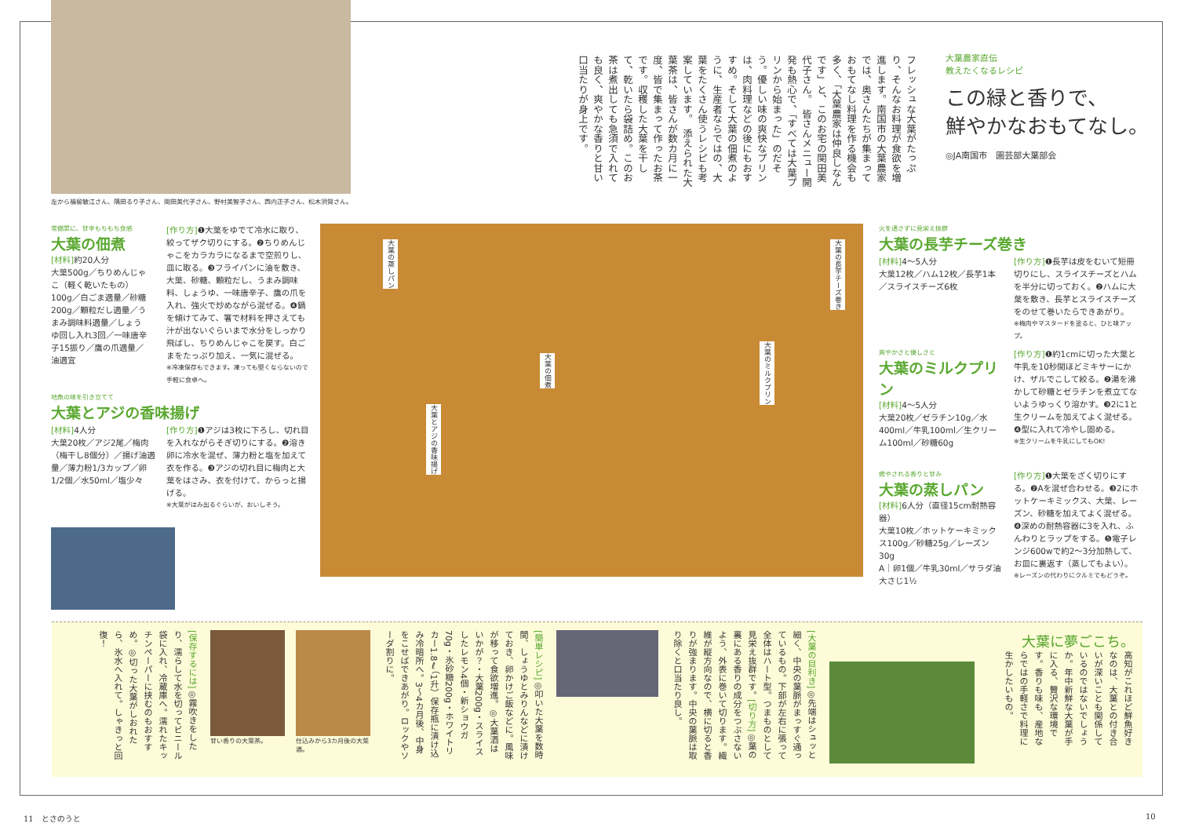左から福留敏江さん、隅田るり子さん、関田美代子さん、野村美智子さん、西内正子さん、松木須賀さん。
大葉農家直伝
教えたくなるレシピ
この緑と香りで、
鮮やかなおもてなし。
◎JA南国市　園芸部大葉部会
フレッシュな大葉がたっぷり、そんなお料理が食欲を増進します。南国市の大葉農家では、奥さんたちが集まっておもてなし料理を作る機会も多く、「大葉農家は仲良しなんです」と、このお宅の関田美代子さん。　皆さんメニュー開発も熱心で、「すべては大葉プリンから始まった」のだそう。優しい味の爽快なプリンは、肉料理などの後にもおすすめ。そして大葉の佃煮のように、生産者ならではの、大葉をたくさん使うレシピも考案しています。　添えられた大葉茶は、皆さんが数カ月に一度、皆で集まって作ったお茶です。収穫した大葉を干して、乾いたら袋詰め。このお茶は煮出しても急須で入れても良く、爽やかな香りと甘い口当たりが身上です。
常備菜に、甘辛もちもち食感
大葉の佃煮
[材料] 約20人分
大葉500g／ちりめんじゃこ（軽く乾いたもの）100g／白ごま適量／砂糖200g／顆粒だし適量／うまみ調味料適量／しょうゆ回し入れ3回／一味唐辛子15振り／鷹の爪適量／油適宜
[作り方] ❶大葉をゆでて冷水に取り、絞ってザク切りにする。❷ちりめんじゃこをカラカラになるまで空煎りし、皿に取る。❸フライパンに油を敷き、大葉、砂糖、顆粒だし、うまみ調味料、しょうゆ、一味唐辛子、鷹の爪を入れ、強火で炒めながら混ぜる。❹鍋を傾けてみて、箸で材料を押さえても汁が出ないぐらいまで水分をしっかり飛ばし、ちりめんじゃこを戻す。白ごまをたっぷり加え、一気に混ぜる。
※冷凍保存もできます。凍っても堅くならないので手軽に食卓へ。
地魚の味を引き立てて
大葉とアジの香味揚げ
[材料] 4人分
大葉20枚／アジ2尾／梅肉（梅干し8個分）／揚げ油適量／薄力粉1/3カップ／卵1/2個／水50ml／塩少々
[作り方] ❶アジは3枚に下ろし、切れ目を入れながらそぎ切りにする。❷溶き卵に冷水を混ぜ、薄力粉と塩を加えて衣を作る。❸アジの切れ目に梅肉と大葉をはさみ、衣を付けて、からっと揚げる。
※大葉がはみ出るぐらいが、おいしそう。
大葉の蒸しパン
大葉の佃煮
大葉とアジの香味揚げ
大葉のミルクプリン
大葉の長芋チーズ巻き
火を通さずに見栄え抜群
大葉の長芋チーズ巻き
[材料] 4〜5人分
大葉12枚／ハム12枚／長芋1本／スライスチーズ6枚
[作り方] ❶長芋は皮をむいて短冊切りにし、スライスチーズとハムを半分に切っておく。❷ハムに大葉を敷き、長芋とスライスチーズをのせて巻いたらできあがり。
※梅肉やマスタードを塗ると、ひと味アップ。
爽やかさと優しさと
大葉のミルクプリン
[材料] 4〜5人分
大葉20枚／ゼラチン10g／水400ml／牛乳100ml／生クリーム100ml／砂糖60g
[作り方] ❶約1cmに切った大葉と牛乳を10秒間ほどミキサーにかけ、ザルでこして絞る。❷湯を沸かして砂糖とゼラチンを煮立てないようゆっくり溶かす。❸2に1と生クリームを加えてよく混ぜる。❹型に入れて冷やし固める。
※生クリームを牛乳にしてもOK!
癒やされる香りと甘み
大葉の蒸しパン
[材料] 6人分（直径15cm耐熱容器）
大葉10枚／ホットケーキミックス100g／砂糖25g／レーズン30g
A｜卵1個／牛乳30ml／サラダ油大さじ1½
[作り方] ❶大葉をざく切りにする。❷Aを混ぜ合わせる。❸2にホットケーキミックス、大葉、レーズン、砂糖を加えてよく混ぜる。❹深めの耐熱容器に3を入れ、ふんわりとラップをする。❺電子レンジ600wで約2〜3分加熱して、お皿に裏返す（蒸してもよい）。
※レーズンの代わりにクルミでもどうぞ。
大葉に夢ごこち。
高知がこれほど鮮魚好きなのは、大葉との付き合いが深いことも関係しているのではないでしょうか。年中新鮮な大葉が手に入る、贅沢な環境です。香りも味も、産地ならではの手軽さで料理に生かしたいもの。
[大葉の目利き]◎先端はシュッと細く、中央の葉脈がまっすぐ通っているもの。下部が左右に張って全体はハート型。つまものとして見栄え抜群です。[切り方]◎葉の裏にある香りの成分をつぶさないよう、外表に巻いて切ります。繊維が縦方向なので、横に切ると香りが強まります。中央の葉脈は取り除くと口当たり良し。
[簡単レシピ]◎叩いた大葉を数時間、しょうゆとみりんなどに漬けておき、卵かけご飯などに。風味が移って食欲増進。◎大葉酒はいかが？・大葉200g・スライスしたレモン4個・新ショウガ70g・氷砂糖200g・ホワイトリカー1.8ℓ（1升）保存瓶に漬け込み冷暗所へ。3〜4カ月後、中身をこせばできあがり。ロックやソーダ割りに。
仕込みから3カ月後の大葉酒。
甘い香りの大葉茶。
[保存するには]◎霧吹きをしたり、濡らして水を切ってビニール袋に入れ、冷蔵庫へ。濡れたキッチンペーパーに挟むのもおすすめ。◎切った大葉がしおれたら、氷水へ入れて。しゃきっと回復！
11　とさのうと 10